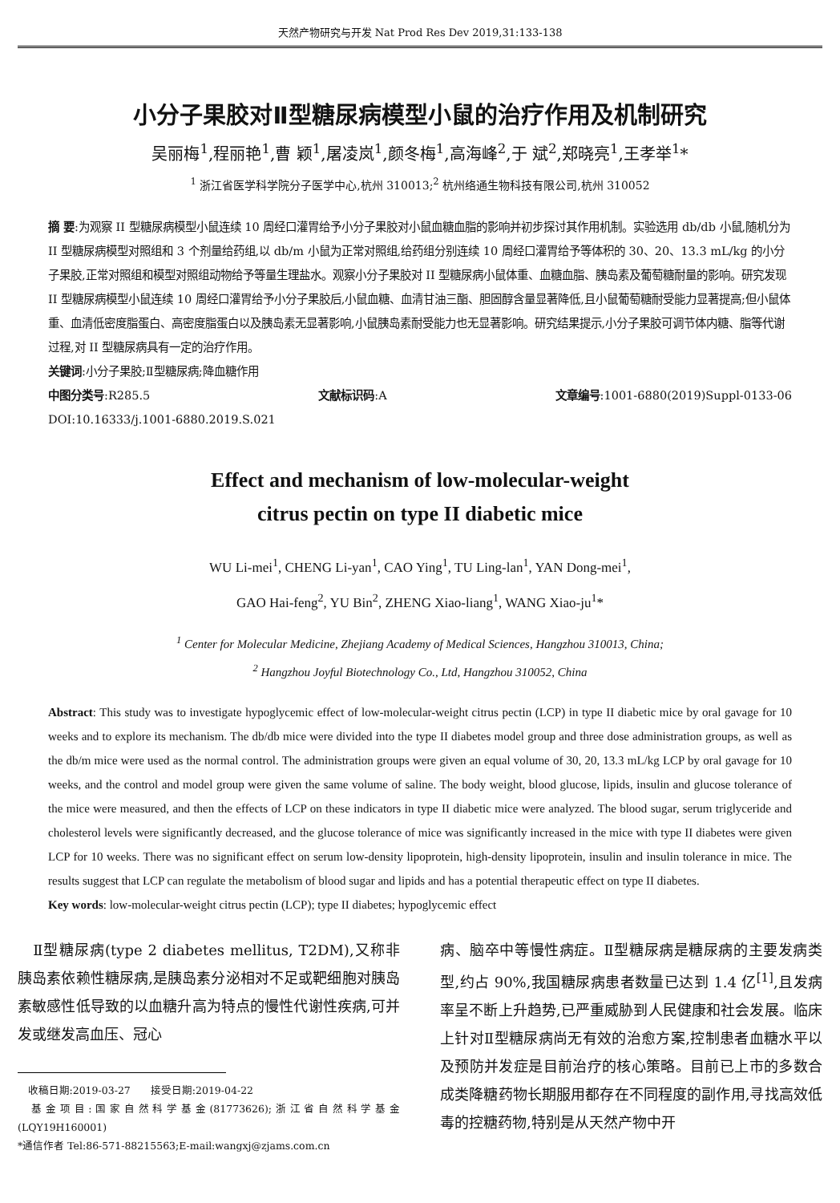天然产物研究与开发 Nat Prod Res Dev 2019,31:133-138
小分子果胶对Ⅱ型糖尿病模型小鼠的治疗作用及机制研究
吴丽梅<sup>1</sup>,程丽艳<sup>1</sup>,曹 颖<sup>1</sup>,屠凌岚<sup>1</sup>,颜冬梅<sup>1</sup>,高海峰<sup>2</sup>,于 斌<sup>2</sup>,郑晓亮<sup>1</sup>,王孝举<sup>1</sup>*
<sup>1</sup> 浙江省医学科学院分子医学中心,杭州 310013;<sup>2</sup> 杭州络通生物科技有限公司,杭州 310052
摘 要:为观察 II 型糖尿病模型小鼠连续 10 周经口灌胃给予小分子果胶对小鼠血糖血脂的影响并初步探讨其作用机制。实验选用 db/db 小鼠,随机分为 II 型糖尿病模型对照组和 3 个剂量给药组,以 db/m 小鼠为正常对照组,给药组分别连续 10 周经口灌胃给予等体积的 30、20、13.3 mL/kg 的小分子果胶,正常对照组和模型对照组动物给予等量生理盐水。观察小分子果胶对 II 型糖尿病小鼠体重、血糖血脂、胰岛素及葡萄糖耐量的影响。研究发现 II 型糖尿病模型小鼠连续 10 周经口灌胃给予小分子果胶后,小鼠血糖、血清甘油三酯、胆固醇含量显著降低,且小鼠葡萄糖耐受能力显著提高;但小鼠体重、血清低密度脂蛋白、高密度脂蛋白以及胰岛素无显著影响,小鼠胰岛素耐受能力也无显著影响。研究结果提示,小分子果胶可调节体内糖、脂等代谢过程,对 II 型糖尿病具有一定的治疗作用。
关键词:小分子果胶;Ⅱ型糖尿病;降血糖作用
中图分类号:R285.5 文献标识码:A 文章编号:1001-6880(2019)Suppl-0133-06
DOI:10.16333/j.1001-6880.2019.S.021
Effect and mechanism of low-molecular-weight
citrus pectin on type II diabetic mice
WU Li-mei<sup>1</sup>, CHENG Li-yan<sup>1</sup>, CAO Ying<sup>1</sup>, TU Ling-lan<sup>1</sup>, YAN Dong-mei<sup>1</sup>,
GAO Hai-feng<sup>2</sup>, YU Bin<sup>2</sup>, ZHENG Xiao-liang<sup>1</sup>, WANG Xiao-ju<sup>1</sup>*
<sup>1</sup> Center for Molecular Medicine, Zhejiang Academy of Medical Sciences, Hangzhou 310013, China;
<sup>2</sup> Hangzhou Joyful Biotechnology Co., Ltd, Hangzhou 310052, China
Abstract: This study was to investigate hypoglycemic effect of low-molecular-weight citrus pectin (LCP) in type II diabetic mice by oral gavage for 10 weeks and to explore its mechanism. The db/db mice were divided into the type II diabetes model group and three dose administration groups, as well as the db/m mice were used as the normal control. The administration groups were given an equal volume of 30, 20, 13.3 mL/kg LCP by oral gavage for 10 weeks, and the control and model group were given the same volume of saline. The body weight, blood glucose, lipids, insulin and glucose tolerance of the mice were measured, and then the effects of LCP on these indicators in type II diabetic mice were analyzed. The blood sugar, serum triglyceride and cholesterol levels were significantly decreased, and the glucose tolerance of mice was significantly increased in the mice with type II diabetes were given LCP for 10 weeks. There was no significant effect on serum low-density lipoprotein, high-density lipoprotein, insulin and insulin tolerance in mice. The results suggest that LCP can regulate the metabolism of blood sugar and lipids and has a potential therapeutic effect on type II diabetes.
Key words: low-molecular-weight citrus pectin (LCP); type II diabetes; hypoglycemic effect
 Ⅱ型糖尿病(type 2 diabetes mellitus, T2DM),又称非胰岛素依赖性糖尿病,是胰岛素分泌相对不足或靶细胞对胰岛素敏感性低导致的以血糖升高为特点的慢性代谢性疾病,可并发或继发高血压、冠心
 收稿日期:2019-03-27  接受日期:2019-04-22
 基金项目:国家自然科学基金(81773626);浙江省自然科学基金(LQY19H160001)
*通信作者 Tel:86-571-88215563;E-mail:wangxj@zjams.com.cn
病、脑卒中等慢性病症。Ⅱ型糖尿病是糖尿病的主要发病类型,约占 90%,我国糖尿病患者数量已达到 1.4 亿<sup>[1]</sup>,且发病率呈不断上升趋势,已严重威胁到人民健康和社会发展。临床上针对Ⅱ型糖尿病尚无有效的治愈方案,控制患者血糖水平以及预防并发症是目前治疗的核心策略。目前已上市的多数合成类降糖药物长期服用都存在不同程度的副作用,寻找高效低毒的控糖药物,特别是从天然产物中开